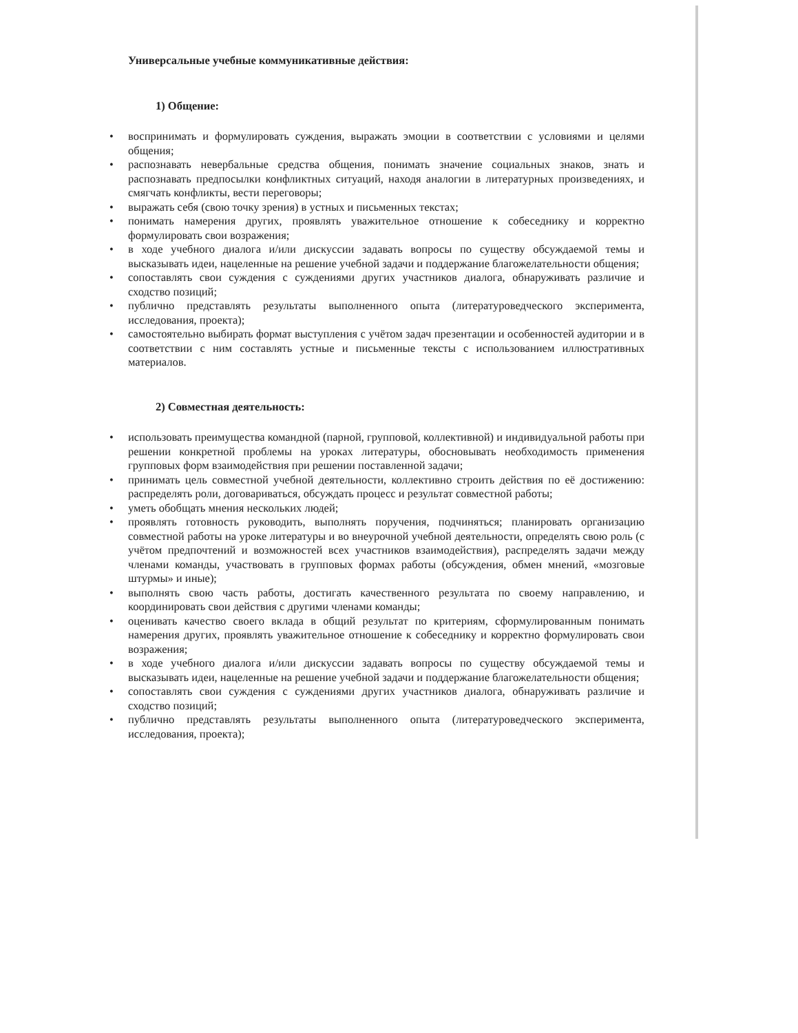Универсальные учебные коммуникативные действия:
1) Общение:
• воспринимать и формулировать суждения, выражать эмоции в соответствии с условиями и целями общения;
• распознавать невербальные средства общения, понимать значение социальных знаков, знать и распознавать предпосылки конфликтных ситуаций, находя аналогии в литературных произведениях, и смягчать конфликты, вести переговоры;
• выражать себя (свою точку зрения) в устных и письменных текстах;
• понимать намерения других, проявлять уважительное отношение к собеседнику и корректно формулировать свои возражения;
• в ходе учебного диалога и/или дискуссии задавать вопросы по существу обсуждаемой темы и высказывать идеи, нацеленные на решение учебной задачи и поддержание благожелательности общения;
• сопоставлять свои суждения с суждениями других участников диалога, обнаруживать различие и сходство позиций;
• публично представлять результаты выполненного опыта (литературоведческого эксперимента, исследования, проекта);
• самостоятельно выбирать формат выступления с учётом задач презентации и особенностей аудитории и в соответствии с ним составлять устные и письменные тексты с использованием иллюстративных материалов.
2) Совместная деятельность:
• использовать преимущества командной (парной, групповой, коллективной) и индивидуальной работы при решении конкретной проблемы на уроках литературы, обосновывать необходимость применения групповых форм взаимодействия при решении поставленной задачи;
• принимать цель совместной учебной деятельности, коллективно строить действия по её достижению: распределять роли, договариваться, обсуждать процесс и результат совместной работы;
• уметь обобщать мнения нескольких людей;
• проявлять готовность руководить, выполнять поручения, подчиняться; планировать организацию совместной работы на уроке литературы и во внеурочной учебной деятельности, определять свою роль (с учётом предпочтений и возможностей всех участников взаимодействия), распределять задачи между членами команды, участвовать в групповых формах работы (обсуждения, обмен мнений, «мозговые штурмы» и иные);
• выполнять свою часть работы, достигать качественного результата по своему направлению, и координировать свои действия с другими членами команды;
• оценивать качество своего вклада в общий результат по критериям, сформулированным понимать намерения других, проявлять уважительное отношение к собеседнику и корректно формулировать свои возражения;
• в ходе учебного диалога и/или дискуссии задавать вопросы по существу обсуждаемой темы и высказывать идеи, нацеленные на решение учебной задачи и поддержание благожелательности общения;
• сопоставлять свои суждения с суждениями других участников диалога, обнаруживать различие и сходство позиций;
• публично представлять результаты выполненного опыта (литературоведческого эксперимента, исследования, проекта);